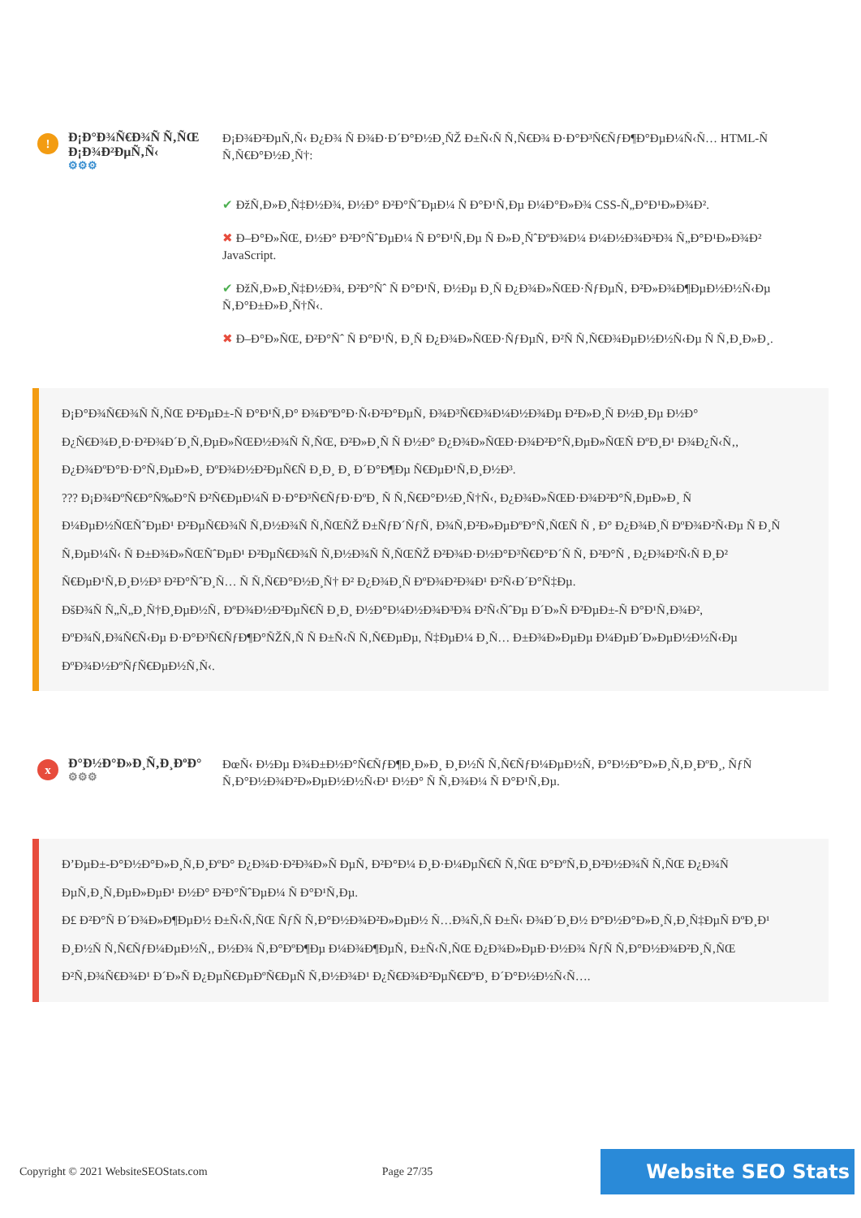!
Đ¡Đ°Đ¾Ñ€Đ¾Ñ Ñ‚ÑŒ Đ¡Đ¾Đ²ĐµÑ‚Ñ‹
⚙⚙⚙
Đ¡Đ¾Đ²ĐµÑ‚Ñ‹ Đ¿Đ¾ Ñ Đ¾Đ·Đ´Đ°Đ½Đ¸ÑŽ Đ±Ñ‹Ñ Ñ‚Ñ€Đ¾ Đ·Đ°Đ³Ñ€ÑƒĐ¶Đ°ĐµĐ¼Ñ‹Ñ… HTML-Ñ Ñ‚Ñ€Đ°Đ½Đ¸Ñ†:
✔ ĐžÑ‚Đ»Đ¸Ñ‡Đ½Đ¾, Đ½Đ° Đ²Đ°ÑˆĐµĐ¼ Ñ Đ°Đ¹Ñ‚Đµ Đ¼Đ°Đ»Đ¾ CSS-Ñ„Đ°Đ¹Đ»Đ¾Đ².
✖ Đ–Đ°Đ»ÑŒ, Đ½Đ° Đ²Đ°ÑˆĐµĐ¼ Ñ Đ°Đ¹Ñ‚Đµ Ñ Đ»Đ¸ÑˆĐºĐ¾Đ¼ Đ¼Đ½Đ¾Đ³Đ¾ Ñ„Đ°Đ¹Đ»Đ¾Đ² JavaScript.
✔ ĐžÑ‚Đ»Đ¸Ñ‡Đ½Đ¾, Đ²Đ°Ñˆ Ñ Đ°Đ¹Ñ‚ Đ½Đµ Đ¸Ñ Đ¿Đ¾Đ»ÑŒĐ·ÑƒĐµÑ‚ Đ²Đ»Đ¾Đ¶ĐµĐ½Đ½Ñ‹Đµ Ñ‚Đ°Đ±Đ»Đ¸Ñ†Ñ‹.
✖ Đ–Đ°Đ»ÑŒ, Đ²Đ°Ñˆ Ñ Đ°Đ¹Ñ‚ Đ¸Ñ Đ¿Đ¾Đ»ÑŒĐ·ÑƒĐµÑ‚ Đ²Ñ Ñ‚Ñ€Đ¾ĐµĐ½Đ½Ñ‹Đµ Ñ Ñ‚Đ¸Đ»Đ¸.
Đ¡Đ°Đ¾Ñ€Đ¾Ñ Ñ‚ÑŒ Đ²ĐµĐ±-Ñ Đ°Đ¹Ñ‚Đ° Đ¾ĐºĐ°Đ·Ñ‹Đ²Đ°ĐµÑ‚ Đ¾Đ³Ñ€Đ¾Đ¼Đ½Đ¾Đµ Đ²Đ»Đ¸Ñ Đ½Đ¸Đµ Đ½Đ° Đ¿Ñ€Đ¾Đ¸Đ·Đ²Đ¾Đ´Đ¸Ñ‚ĐµĐ»ÑŒĐ½Đ¾Ñ Ñ‚ÑŒ, Đ²Đ»Đ¸Ñ Ñ Đ½Đ° Đ¿Đ¾Đ»ÑŒĐ·Đ¾Đ²Đ°Ñ‚ĐµĐ»ÑŒÑ ĐºĐ¸Đ¹ Đ¾Đ¿Ñ‹Ñ‚, Đ¿Đ¾ĐºĐ°Đ·Đ°Ñ‚ĐµĐ»Đ¸ ĐºĐ¾Đ½Đ²ĐµÑ€Ñ Đ¸Đ¸ Đ¸ Đ´Đ°Đ¶Đµ Ñ€ĐµĐ¹Ñ‚Đ¸Đ½Đ³.
??? Đ¡Đ¾ĐºÑ€Đ°Ñ‰Đ°Ñ Đ²Ñ€ĐµĐ¼Ñ Đ·Đ°Đ³Ñ€ÑƒĐ·ĐºĐ¸ Ñ Ñ‚Ñ€Đ°Đ½Đ¸Ñ†Ñ‹, Đ¿Đ¾Đ»ÑŒĐ·Đ¾Đ²Đ°Ñ‚ĐµĐ»Đ¸ Ñ Đ¼ĐµĐ½ÑŒÑˆĐµĐ¹ Đ²ĐµÑ€Đ¾Ñ Ñ‚Đ½Đ¾Ñ Ñ‚ÑŒÑŽ Đ±ÑƒĐ´ÑƒÑ‚ Đ¾Ñ‚Đ²Đ»ĐµĐºĐ°Ñ‚ÑŒÑ Ñ , Đ° Đ¿Đ¾Đ¸Ñ ĐºĐ¾Đ²Ñ‹Đµ Ñ Đ¸Ñ Ñ‚ĐµĐ¼Ñ‹ Ñ Đ±Đ¾Đ»ÑŒÑˆĐµĐ¹ Đ²ĐµÑ€Đ¾Ñ Ñ‚Đ½Đ¾Ñ Ñ‚ÑŒÑŽ Đ²Đ¾Đ·Đ½Đ°Đ³Ñ€Đ°Đ´Ñ Ñ‚ Đ²Đ°Ñ , Đ¿Đ¾Đ²Ñ‹Ñ Đ¸Đ² Ñ€ĐµĐ¹Ñ‚Đ¸Đ½Đ³ Đ²Đ°ÑˆĐ¸Ñ… Ñ Ñ‚Ñ€Đ°Đ½Đ¸Ñ† Đ² Đ¿Đ¾Đ¸Ñ ĐºĐ¾Đ²Đ¾Đ¹ Đ²Ñ‹Đ´Đ°Ñ‡Đµ.
ĐšĐ¾Ñ Ñ„Ñ„Đ¸Ñ†Đ¸ĐµĐ½Ñ‚ ĐºĐ¾Đ½Đ²ĐµÑ€Ñ Đ¸Đ¸ Đ½Đ°Đ¼Đ½Đ¾Đ³Đ¾ Đ²Ñ‹ÑˆĐµ Đ´Đ»Ñ Đ²ĐµĐ±-Ñ Đ°Đ¹Ñ‚Đ¾Đ², ĐºĐ¾Ñ‚Đ¾Ñ€Ñ‹Đµ Đ·Đ°Đ³Ñ€ÑƒĐ¶Đ°ÑŽÑ‚Ñ Ñ Đ±Ñ‹Ñ Ñ‚Ñ€ĐµĐµ, Ñ‡ĐµĐ¼ Đ¸Ñ… Đ±Đ¾Đ»ĐµĐµ Đ¼ĐµĐ´Đ»ĐµĐ½Đ½Ñ‹Đµ ĐºĐ¾Đ½ĐºÑƒÑ€ĐµĐ½Ñ‚Ñ‹.
x
Đ°Đ½Đ°Đ»Đ¸Ñ‚Đ¸ĐºĐ°
⚙⚙⚙
ĐœÑ‹ Đ½Đµ Đ¾Đ±Đ½Đ°Ñ€ÑƒĐ¶Đ¸Đ»Đ¸ Đ¸Đ½Ñ Ñ‚Ñ€ÑƒĐ¼ĐµĐ½Ñ‚ Đ°Đ½Đ°Đ»Đ¸Ñ‚Đ¸ĐºĐ¸, ÑƒÑ Ñ‚Đ°Đ½Đ¾Đ²Đ»ĐµĐ½Đ½Ñ‹Đ¹ Đ½Đ° Ñ Ñ‚Đ¾Đ¼ Ñ Đ°Đ¹Ñ‚Đµ.
Đ’ĐµĐ±-Đ°Đ½Đ°Đ»Đ¸Ñ‚Đ¸ĐºĐ° Đ¿Đ¾Đ·Đ²Đ¾Đ»Ñ ĐµÑ‚ Đ²Đ°Đ¼ Đ¸Đ·Đ¼ĐµÑ€Ñ Ñ‚ÑŒ Đ°ĐºÑ‚Đ¸Đ²Đ½Đ¾Ñ Ñ‚ÑŒ Đ¿Đ¾Ñ ĐµÑ‚Đ¸Ñ‚ĐµĐ»ĐµĐ¹ Đ½Đ° Đ²Đ°ÑˆĐµĐ¼ Ñ Đ°Đ¹Ñ‚Đµ.
Đ£ Đ²Đ°Ñ Đ´Đ¾Đ»Đ¶ĐµĐ½ Đ±Ñ‹Ñ‚ÑŒ ÑƒÑ Ñ‚Đ°Đ½Đ¾Đ²Đ»ĐµĐ½ Ñ…Đ¾Ñ‚Ñ Đ±Ñ‹ Đ¾Đ´Đ¸Đ½ Đ°Đ½Đ°Đ»Đ¸Ñ‚Đ¸Ñ‡ĐµÑ ĐºĐ¸Đ¹ Đ¸Đ½Ñ Ñ‚Ñ€ÑƒĐ¼ĐµĐ½Ñ‚, Đ½Đ¾ Ñ‚Đ°ĐºĐ¶Đµ Đ¼Đ¾Đ¶ĐµÑ‚ Đ±Ñ‹Ñ‚ÑŒ Đ¿Đ¾Đ»ĐµĐ·Đ½Đ¾ ÑƒÑ Ñ‚Đ°Đ½Đ¾Đ²Đ¸Ñ‚ÑŒ Đ²Ñ‚Đ¾Ñ€Đ¾Đ¹ Đ´Đ»Ñ Đ¿ĐµÑ€ĐµĐºÑ€ĐµÑ Ñ‚Đ½Đ¾Đ¹ Đ¿Ñ€Đ¾Đ²ĐµÑ€ĐºĐ¸ Đ´Đ°Đ½Đ½Ñ‹Ñ….
Copyright © 2021 WebsiteSEOStats.com Page 27/35 Website SEO Stats